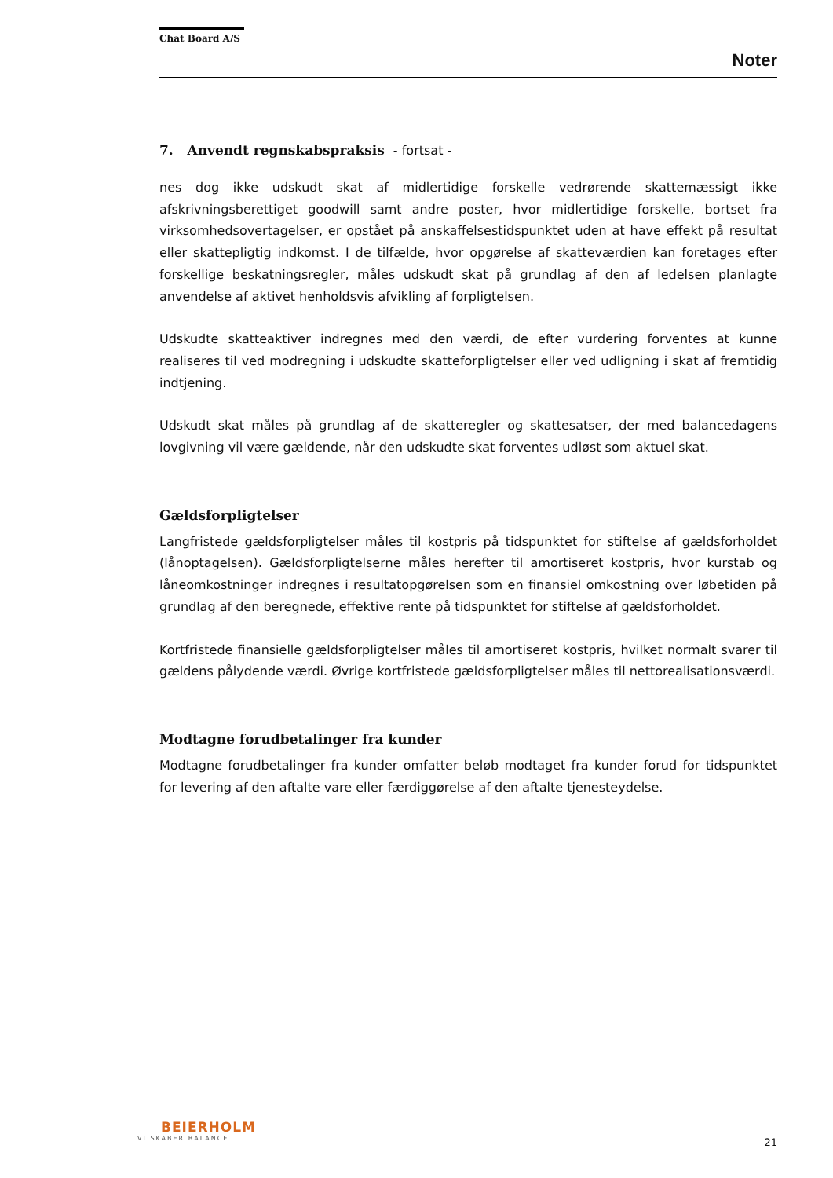Chat Board A/S
Noter
7. Anvendt regnskabspraksis - fortsat -
nes dog ikke udskudt skat af midlertidige forskelle vedrørende skattemæssigt ikke afskrivningsberettiget goodwill samt andre poster, hvor midlertidige forskelle, bortset fra virksomhedsovertagelser, er opstået på anskaffelsestidspunktet uden at have effekt på resultat eller skattepligtig indkomst. I de tilfælde, hvor opgørelse af skatteværdien kan foretages efter forskellige beskatningsregler, måles udskudt skat på grundlag af den af ledelsen planlagte anvendelse af aktivet henholdsvis afvikling af forpligtelsen.
Udskudte skatteaktiver indregnes med den værdi, de efter vurdering forventes at kunne realiseres til ved modregning i udskudte skatteforpligtelser eller ved udligning i skat af fremtidig indtjening.
Udskudt skat måles på grundlag af de skatteregler og skattesatser, der med balancedagens lovgivning vil være gældende, når den udskudte skat forventes udløst som aktuel skat.
Gældsforpligtelser
Langfristede gældsforpligtelser måles til kostpris på tidspunktet for stiftelse af gældsforholdet (lånoptagelsen). Gældsforpligtelserne måles herefter til amortiseret kostpris, hvor kurstab og låneomkostninger indregnes i resultatopgørelsen som en finansiel omkostning over løbetiden på grundlag af den beregnede, effektive rente på tidspunktet for stiftelse af gældsforholdet.
Kortfristede finansielle gældsforpligtelser måles til amortiseret kostpris, hvilket normalt svarer til gældens pålydende værdi. Øvrige kortfristede gældsforpligtelser måles til nettorealisationsværdi.
Modtagne forudbetalinger fra kunder
Modtagne forudbetalinger fra kunder omfatter beløb modtaget fra kunder forud for tidspunktet for levering af den aftalte vare eller færdiggørelse af den aftalte tjenesteydelse.
BEIERHOLM
VI SKABER BALANCE
21